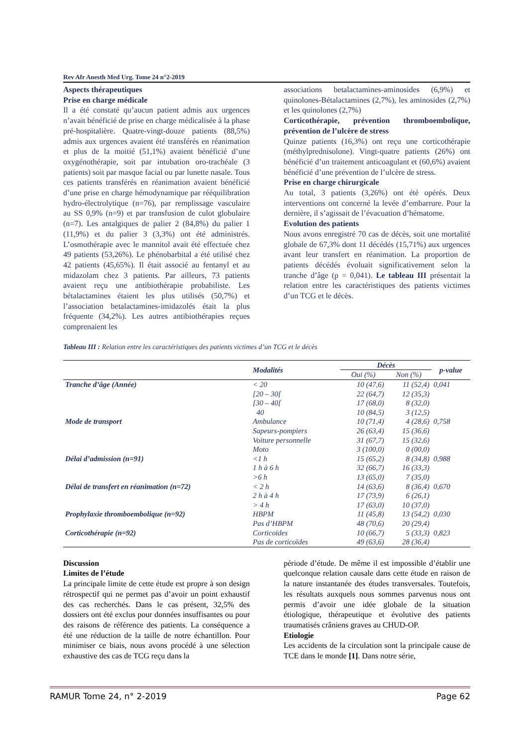Rev Afr Anesth Med Urg. Tome 24 n°2-2019
Aspects thérapeutiques
Prise en charge médicale
Il a été constaté qu’aucun patient admis aux urgences n’avait bénéficié de prise en charge médicalisée à la phase pré-hospitalière. Quatre-vingt-douze patients (88,5%) admis aux urgences avaient été transférés en réanimation et plus de la moitié (51,1%) avaient bénéficié d’une oxygénothérapie, soit par intubation oro-trachéale (3 patients) soit par masque facial ou par lunette nasale. Tous ces patients transférés en réanimation avaient bénéficié d’une prise en charge hémodynamique par rééquilibration hydro-électrolytique (n=76), par remplissage vasculaire au SS 0,9% (n=9) et par transfusion de culot globulaire (n=7). Les antalgiques de palier 2 (84,8%) du palier 1 (11,9%) et du palier 3 (3,3%) ont été administrés. L’osmothérapie avec le mannitol avait été effectuée chez 49 patients (53,26%). Le phénobarbital a été utilisé chez 42 patients (45,65%). Il était associé au fentanyl et au midazolam chez 3 patients. Par ailleurs, 73 patients avaient reçu une antibiothérapie probabiliste. Les bétalactamines étaient les plus utilisés (50,7%) et l’association betalactamines-imidazolés était la plus fréquente (34,2%). Les autres antibiothérapies reçues comprenaient les
associations betalactamines-aminosides (6,9%) et quinolones-Bétalactamines (2,7%), les aminosides (2,7%) et les quinolones (2,7%)
Corticothérapie, prévention thromboembolique, prévention de l’ulcère de stress
Quinze patients (16,3%) ont reçu une corticothérapie (méthylprednisolone). Vingt-quatre patients (26%) ont bénéficié d’un traitement anticoagulant et (60,6%) avaient bénéficié d’une prévention de l’ulcère de stress.
Prise en charge chirurgicale
Au total, 3 patients (3,26%) ont été opérés. Deux interventions ont concerné la levée d’embarrure. Pour la dernière, il s’agissait de l’évacuation d’hématome.
Evolution des patients
Nous avons enregistré 70 cas de décès, soit une mortalité globale de 67,3% dont 11 décédés (15,71%) aux urgences avant leur transfert en réanimation. La proportion de patients décédés évoluait significativement selon la tranche d’âge (p = 0,041). Le tableau III présentait la relation entre les caractéristiques des patients victimes d’un TCG et le décès.
Tableau III : Relation entre les caractéristiques des patients victimes d’un TCG et le décès
| | Modalités | Décès | | p-value |
| --- | --- | --- | --- | --- |
| | | Oui (%) | Non (%) | |
| Tranche d’âge (Année) | < 20 | 10 (47,6) | 11 (52,4) | 0,041 |
| | [20 – 30[ | 22 (64,7) | 12 (35,3) | |
| | [30 – 40[ | 17 (68,0) | 8 (32,0) | |
| | 40 | 10 (84,5) | 3 (12,5) | |
| Mode de transport | Ambulance | 10 (71,4) | 4 (28,6) | 0,758 |
| | Sapeurs-pompiers | 26 (63,4) | 15 (36,6) | |
| | Voiture personnelle | 31 (67,7) | 15 (32,6) | |
| | Moto | 3 (100,0) | 0 (00,0) | |
| Délai d’admission (n=91) | <1 h | 15 (65,2) | 8 (34,8) | 0,988 |
| | 1 h à 6 h | 32 (66,7) | 16 (33,3) | |
| | >6 h | 13 (65,0) | 7 (35,0) | |
| Délai de transfert en réanimation (n=72) | < 2 h | 14 (63,6) | 8 (36,4) | 0,670 |
| | 2 h à 4 h | 17 (73,9) | 6 (26,1) | |
| | > 4 h | 17 (63,0) | 10 (37,0) | |
| Prophylaxie thromboembolique (n=92) | HBPM | 11 (45,8) | 13 (54,2) | 0,030 |
| | Pas d’HBPM | 48 (70,6) | 20 (29,4) | |
| Corticothérapie (n=92) | Corticoïdes | 10 (66,7) | 5 (33,3) | 0,823 |
| | Pas de corticoïdes | 49 (63,6) | 28 (36,4) | |
Discussion
Limites de l’étude
La principale limite de cette étude est propre à son design rétrospectif qui ne permet pas d’avoir un point exhaustif des cas recherchés. Dans le cas présent, 32,5% des dossiers ont été exclus pour données insuffisantes ou pour des raisons de référence des patients. La conséquence a été une réduction de la taille de notre échantillon. Pour minimiser ce biais, nous avons procédé à une sélection exhaustive des cas de TCG reçu dans la
période d’étude. De même il est impossible d’établir une quelconque relation causale dans cette étude en raison de la nature instantanée des études transversales. Toutefois, les résultats auxquels nous sommes parvenus nous ont permis d’avoir une idée globale de la situation étiologique, thérapeutique et évolutive des patients traumatisés crâniens graves au CHUD-OP.
Etiologie
Les accidents de la circulation sont la principale cause de TCE dans le monde [1]. Dans notre série,
RAMUR Tome 24, n° 2-2019 Page 62